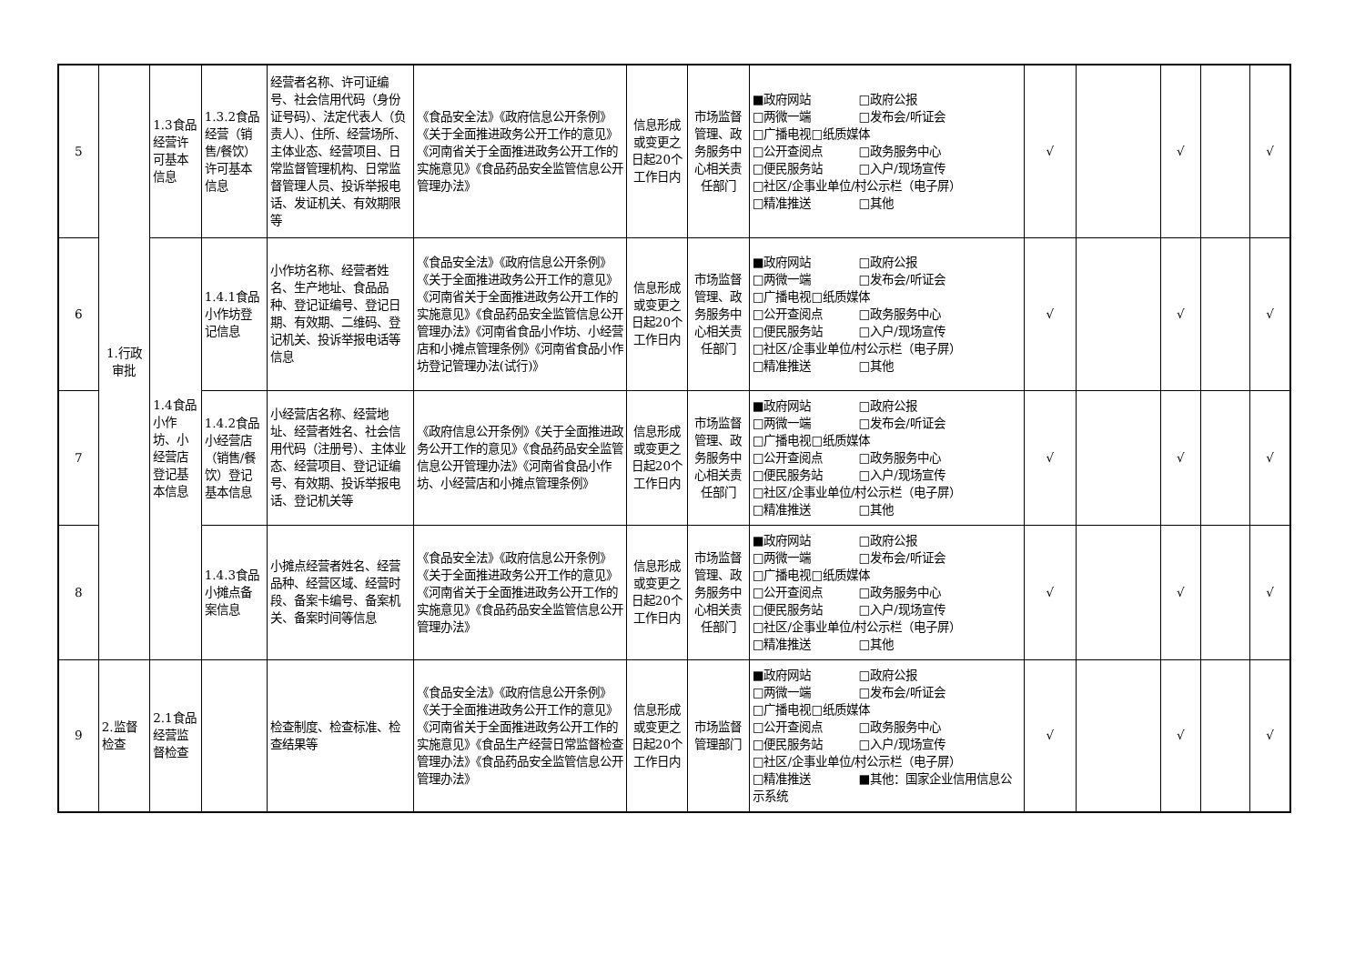| 5 | 1.行政审批 | 1.3食品经营许可基本信息 | 1.3.2食品经营（销售/餐饮）许可基本信息 | 经营者名称、许可证编号、社会信用代码（身份证号码）、法定代表人（负责人）、住所、经营场所、主体业态、经营项目、日常监督管理机构、日常监督管理人员、投诉举报电话、发证机关、有效期限等 | 《食品安全法》《政府信息公开条例》《关于全面推进政务公开工作的意见》《河南省关于全面推进政务公开工作的实施意见》《食品药品安全监管信息公开管理办法》 | 信息形成或变更之日起20个工作日内 | 市场监督管理、政务服务中心相关责任部门 | ■政府网站 □政府公报 □两微一端 □发布会/听证会 □广播电视□纸质媒体 □公开查阅点 □政务服务中心 □便民服务站 □入户/现场宣传 □社区/企事业单位/村公示栏（电子屏） □精准推送 □其他 | √ | | √ | | √ |
| 6 | | 1.4食品小作坊、小经营店登记基本信息 | 1.4.1食品小作坊登记信息 | 小作坊名称、经营者姓名、生产地址、食品品种、登记证编号、登记日期、有效期、二维码、登记机关、投诉举报电话等信息 | 《食品安全法》《政府信息公开条例》《关于全面推进政务公开工作的意见》《河南省关于全面推进政务公开工作的实施意见》《食品药品安全监管信息公开管理办法》《河南省食品小作坊、小经营店和小摊点管理条例》《河南省食品小作坊登记管理办法(试行)》 | 信息形成或变更之日起20个工作日内 | 市场监督管理、政务服务中心相关责任部门 | ■政府网站 □政府公报 □两微一端 □发布会/听证会 □广播电视□纸质媒体 □公开查阅点 □政务服务中心 □便民服务站 □入户/现场宣传 □社区/企事业单位/村公示栏（电子屏） □精准推送 □其他 | √ | | √ | | √ |
| 7 | | | 1.4.2食品小经营店（销售/餐饮）登记基本信息 | 小经营店名称、经营地址、经营者姓名、社会信用代码（注册号）、主体业态、经营项目、登记证编号、有效期、投诉举报电话、登记机关等 | 《政府信息公开条例》《关于全面推进政务公开工作的意见》《食品药品安全监管信息公开管理办法》《河南省食品小作坊、小经营店和小摊点管理条例》 | 信息形成或变更之日起20个工作日内 | 市场监督管理、政务服务中心相关责任部门 | ■政府网站 □政府公报 □两微一端 □发布会/听证会 □广播电视□纸质媒体 □公开查阅点 □政务服务中心 □便民服务站 □入户/现场宣传 □社区/企事业单位/村公示栏（电子屏） □精准推送 □其他 | √ | | √ | | √ |
| 8 | | | 1.4.3食品小摊点备案信息 | 小摊点经营者姓名、经营品种、经营区域、经营时段、备案卡编号、备案机关、备案时间等信息 | 《食品安全法》《政府信息公开条例》《关于全面推进政务公开工作的意见》《河南省关于全面推进政务公开工作的实施意见》《食品药品安全监管信息公开管理办法》 | 信息形成或变更之日起20个工作日内 | 市场监督管理、政务服务中心相关责任部门 | ■政府网站 □政府公报 □两微一端 □发布会/听证会 □广播电视□纸质媒体 □公开查阅点 □政务服务中心 □便民服务站 □入户/现场宣传 □社区/企事业单位/村公示栏（电子屏） □精准推送 □其他 | √ | | √ | | √ |
| 9 | 2.监督检查 | 2.1食品经营监督检查 | | 检查制度、检查标准、检查结果等 | 《食品安全法》《政府信息公开条例》《关于全面推进政务公开工作的意见》《河南省关于全面推进政务公开工作的实施意见》《食品生产经营日常监督检查管理办法》《食品药品安全监管信息公开管理办法》 | 信息形成或变更之日起20个工作日内 | 市场监督管理部门 | ■政府网站 □政府公报 □两微一端 □发布会/听证会 □广播电视□纸质媒体 □公开查阅点 □政务服务中心 □便民服务站 □入户/现场宣传 □社区/企事业单位/村公示栏（电子屏） □精准推送 ■其他：国家企业信用信息公示系统 | √ | | √ | | √ |